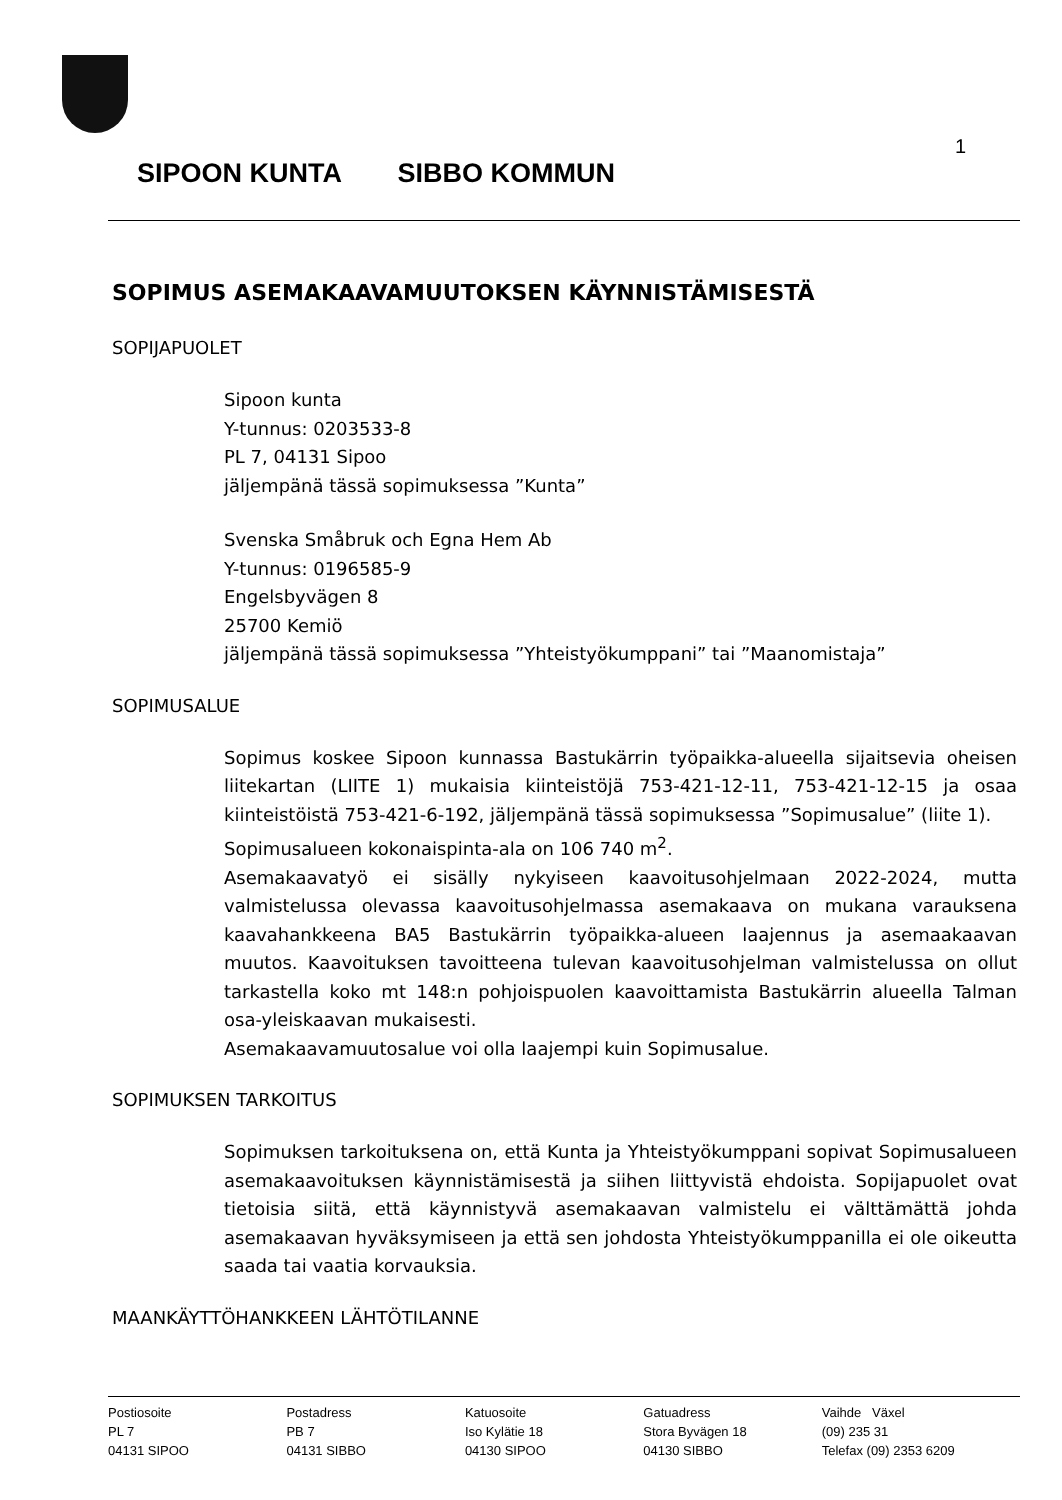1
SIPOON KUNTA SIBBO KOMMUN
SOPIMUS ASEMAKAAVAMUUTOKSEN KÄYNNISTÄMISESTÄ
SOPIJAPUOLET
Sipoon kunta
Y-tunnus: 0203533-8
PL 7, 04131 Sipoo
jäljempänä tässä sopimuksessa ”Kunta”
Svenska Småbruk och Egna Hem Ab
Y-tunnus: 0196585-9
Engelsbyvägen 8
25700 Kemiö
jäljempänä tässä sopimuksessa ”Yhteistyökumppani” tai ”Maanomistaja”
SOPIMUSALUE
Sopimus koskee Sipoon kunnassa Bastukärrin työpaikka-alueella sijaitsevia oheisen liitekartan (LIITE 1) mukaisia kiinteistöjä 753-421-12-11, 753-421-12-15 ja osaa kiinteistöistä 753-421-6-192, jäljempänä tässä sopimuksessa ”Sopimusalue” (liite 1).
Sopimusalueen kokonaispinta-ala on 106 740 m<sup>2</sup>.
Asemakaavatyö ei sisälly nykyiseen kaavoitusohjelmaan 2022-2024, mutta valmistelussa olevassa kaavoitusohjelmassa asemakaava on mukana varauksena kaavahankkeena BA5 Bastukärrin työpaikka-alueen laajennus ja asemaakaavan muutos. Kaavoituksen tavoitteena tulevan kaavoitusohjelman valmistelussa on ollut tarkastella koko mt 148:n pohjoispuolen kaavoittamista Bastukärrin alueella Talman osa-yleiskaavan mukaisesti.
Asemakaavamuutosalue voi olla laajempi kuin Sopimusalue.
SOPIMUKSEN TARKOITUS
Sopimuksen tarkoituksena on, että Kunta ja Yhteistyökumppani sopivat Sopimusalueen asemakaavoituksen käynnistämisestä ja siihen liittyvistä ehdoista. Sopijapuolet ovat tietoisia siitä, että käynnistyvä asemakaavan valmistelu ei välttämättä johda asemakaavan hyväksymiseen ja että sen johdosta Yhteistyökumppanilla ei ole oikeutta saada tai vaatia korvauksia.
MAANKÄYTTÖHANKKEEN LÄHTÖTILANNE
Postiosoite
PL 7
04131 SIPOO
Postadress
PB 7
04131 SIBBO
Katuosoite
Iso Kylätie 18
04130 SIPOO
Gatuadress
Stora Byvägen 18
04130 SIBBO
Vaihde Växel
(09) 235 31
Telefax (09) 2353 6209